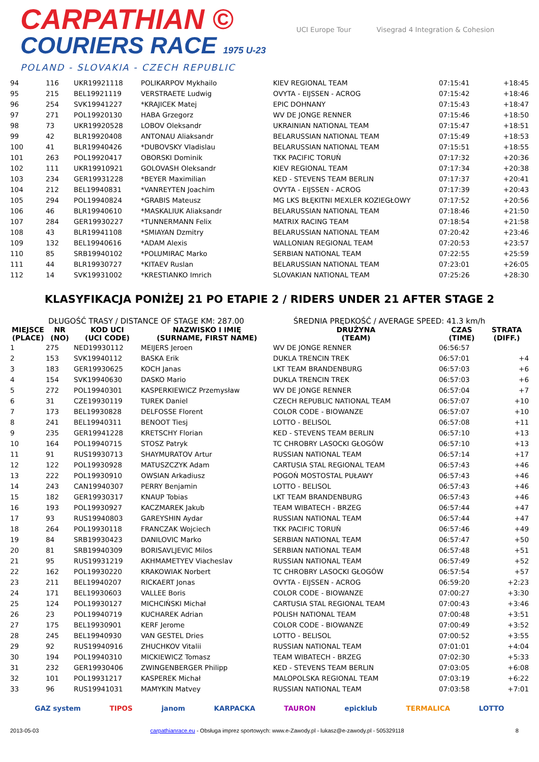CARPATHIAN ©
COURIERS RACE 1975 U-23
POLAND - SLOVAKIA - CZECH REPUBLIC
UCI Europe Tour Visegrad 4 Integration & Cohesion
| 94 | 116 | UKR19921118 | POLIKARPOV Mykhailo | KIEV REGIONAL TEAM | 07:15:41 | +18:45 |
| 95 | 215 | BEL19921119 | VERSTRAETE Ludwig | OVYTA - EIJSSEN - ACROG | 07:15:42 | +18:46 |
| 96 | 254 | SVK19941227 | *KRAJICEK Matej | EPIC DOHNANY | 07:15:43 | +18:47 |
| 97 | 271 | POL19920130 | HABA Grzegorz | WV DE JONGE RENNER | 07:15:46 | +18:50 |
| 98 | 73 | UKR19920528 | LOBOV Oleksandr | UKRAINIAN NATIONAL TEAM | 07:15:47 | +18:51 |
| 99 | 42 | BLR19920408 | ANTONAU Aliaksandr | BELARUSSIAN NATIONAL TEAM | 07:15:49 | +18:53 |
| 100 | 41 | BLR19940426 | *DUBOVSKY Vladislau | BELARUSSIAN NATIONAL TEAM | 07:15:51 | +18:55 |
| 101 | 263 | POL19920417 | OBORSKI Dominik | TKK PACIFIC TORUŃ | 07:17:32 | +20:36 |
| 102 | 111 | UKR19910921 | GOLOVASH Oleksandr | KIEV REGIONAL TEAM | 07:17:34 | +20:38 |
| 103 | 234 | GER19931228 | *BEYER Maximilian | KED - STEVENS TEAM BERLIN | 07:17:37 | +20:41 |
| 104 | 212 | BEL19940831 | *VANREYTEN Joachim | OVYTA - EIJSSEN - ACROG | 07:17:39 | +20:43 |
| 105 | 294 | POL19940824 | *GRABIS Mateusz | MG LKS BŁĘKITNI MEXLER KOZIEGŁOWY | 07:17:52 | +20:56 |
| 106 | 46 | BLR19940610 | *MASKALIUK Aliaksandr | BELARUSSIAN NATIONAL TEAM | 07:18:46 | +21:50 |
| 107 | 284 | GER19930227 | *TUNNERMANN Felix | MATRIX RACING TEAM | 07:18:54 | +21:58 |
| 108 | 43 | BLR19941108 | *SMIAYAN Dzmitry | BELARUSSIAN NATIONAL TEAM | 07:20:42 | +23:46 |
| 109 | 132 | BEL19940616 | *ADAM Alexis | WALLONIAN REGIONAL TEAM | 07:20:53 | +23:57 |
| 110 | 85 | SRB19940102 | *POLUMIRAC Marko | SERBIAN NATIONAL TEAM | 07:22:55 | +25:59 |
| 111 | 44 | BLR19930727 | *KITAEV Ruslan | BELARUSSIAN NATIONAL TEAM | 07:23:01 | +26:05 |
| 112 | 14 | SVK19931002 | *KRESTIANKO Imrich | SLOVAKIAN NATIONAL TEAM | 07:25:26 | +28:30 |
KLASYFIKACJA PONIŻEJ 21 PO ETAPIE 2 / RIDERS UNDER 21 AFTER STAGE 2
DŁUGOŚĆ TRASY / DISTANCE OF STAGE KM: 287.00 ŚREDNIA PRĘDKOŚĆ / AVERAGE SPEED: 41.3 km/h
| MIEJSCE (PLACE) | NR (NO) | KOD UCI (UCI CODE) | NAZWISKO I IMIĘ (SURNAME, FIRST NAME) | DRUŻYNA (TEAM) | CZAS (TIME) | STRATA (DIFF.) |
| --- | --- | --- | --- | --- | --- | --- |
| 1 | 275 | NED19930112 | MEIJERS Jeroen | WV DE JONGE RENNER | 06:56:57 | |
| 2 | 153 | SVK19940112 | BASKA Erik | DUKLA TRENCIN TREK | 06:57:01 | +4 |
| 3 | 183 | GER19930625 | KOCH Janas | LKT TEAM BRANDENBURG | 06:57:03 | +6 |
| 4 | 154 | SVK19940630 | DASKO Mario | DUKLA TRENCIN TREK | 06:57:03 | +6 |
| 5 | 272 | POL19940301 | KASPERKIEWICZ Przemysław | WV DE JONGE RENNER | 06:57:04 | +7 |
| 6 | 31 | CZE19930119 | TUREK Daniel | CZECH REPUBLIC NATIONAL TEAM | 06:57:07 | +10 |
| 7 | 173 | BEL19930828 | DELFOSSE Florent | COLOR CODE - BIOWANZE | 06:57:07 | +10 |
| 8 | 241 | BEL19940311 | BENOOT Tiesj | LOTTO - BELISOL | 06:57:08 | +11 |
| 9 | 235 | GER19941228 | KRETSCHY Florian | KED - STEVENS TEAM BERLIN | 06:57:10 | +13 |
| 10 | 164 | POL19940715 | STOSZ Patryk | TC CHROBRY LASOCKI GŁOGÓW | 06:57:10 | +13 |
| 11 | 91 | RUS19930713 | SHAYMURATOV Artur | RUSSIAN NATIONAL TEAM | 06:57:14 | +17 |
| 12 | 122 | POL19930928 | MATUSZCZYK Adam | CARTUSIA STAL REGIONAL TEAM | 06:57:43 | +46 |
| 13 | 222 | POL19930910 | OWSIAN Arkadiusz | POGOŃ MOSTOSTAL PUŁAWY | 06:57:43 | +46 |
| 14 | 243 | CAN19940307 | PERRY Benjamin | LOTTO - BELISOL | 06:57:43 | +46 |
| 15 | 182 | GER19930317 | KNAUP Tobias | LKT TEAM BRANDENBURG | 06:57:43 | +46 |
| 16 | 193 | POL19930927 | KACZMAREK Jakub | TEAM WIBATECH - BRZEG | 06:57:44 | +47 |
| 17 | 93 | RUS19940803 | GAREYSHIN Aydar | RUSSIAN NATIONAL TEAM | 06:57:44 | +47 |
| 18 | 264 | POL19930118 | FRANCZAK Wojciech | TKK PACIFIC TORUŃ | 06:57:46 | +49 |
| 19 | 84 | SRB19930423 | DANILOVIC Marko | SERBIAN NATIONAL TEAM | 06:57:47 | +50 |
| 20 | 81 | SRB19940309 | BORISAVLJEVIC Milos | SERBIAN NATIONAL TEAM | 06:57:48 | +51 |
| 21 | 95 | RUS19931219 | AKHMAMETYEV Viacheslav | RUSSIAN NATIONAL TEAM | 06:57:49 | +52 |
| 22 | 162 | POL19930220 | KRAKOWIAK Norbert | TC CHROBRY LASOCKI GŁOGÓW | 06:57:54 | +57 |
| 23 | 211 | BEL19940207 | RICKAERT Jonas | OVYTA - EIJSSEN - ACROG | 06:59:20 | +2:23 |
| 24 | 171 | BEL19930603 | VALLEE Boris | COLOR CODE - BIOWANZE | 07:00:27 | +3:30 |
| 25 | 124 | POL19930127 | MICHCIŃSKI Michał | CARTUSIA STAL REGIONAL TEAM | 07:00:43 | +3:46 |
| 26 | 23 | POL19940719 | KUCHAREK Adrian | POLISH NATIONAL TEAM | 07:00:48 | +3:51 |
| 27 | 175 | BEL19930901 | KERF Jerome | COLOR CODE - BIOWANZE | 07:00:49 | +3:52 |
| 28 | 245 | BEL19940930 | VAN GESTEL Dries | LOTTO - BELISOL | 07:00:52 | +3:55 |
| 29 | 92 | RUS19940916 | ZHUCHKOV Vitalii | RUSSIAN NATIONAL TEAM | 07:01:01 | +4:04 |
| 30 | 194 | POL19940310 | MICKIEWICZ Tomasz | TEAM WIBATECH - BRZEG | 07:02:30 | +5:33 |
| 31 | 232 | GER19930406 | ZWINGENBERGER Philipp | KED - STEVENS TEAM BERLIN | 07:03:05 | +6:08 |
| 32 | 101 | POL19931217 | KASPEREK Michał | MALOPOLSKA REGIONAL TEAM | 07:03:19 | +6:22 |
| 33 | 96 | RUS19941031 | MAMYKIN Matvey | RUSSIAN NATIONAL TEAM | 07:03:58 | +7:01 |
GAZ system TIPOS janom KARPACKA TAURON epicklub TERMALICA LOTTO
2013-05-03 carpathianrace.eu - Obsługa imprez sportowych: www.e-Zawody.pl - lukasz@e-zawody.pl - 505329118 8